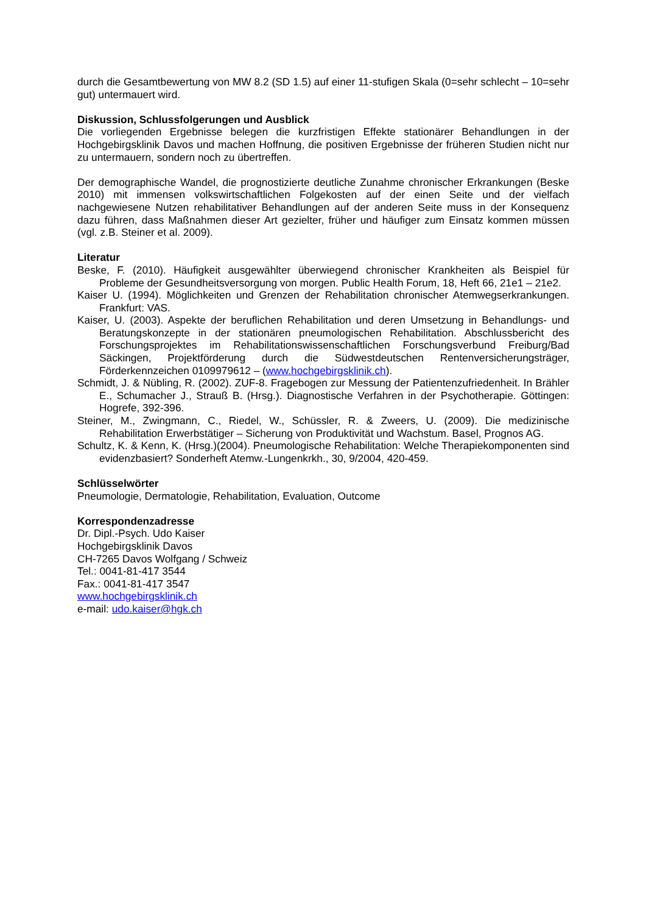durch die Gesamtbewertung von MW 8.2 (SD 1.5) auf einer 11-stufigen Skala (0=sehr schlecht – 10=sehr gut) untermauert wird.
Diskussion, Schlussfolgerungen und Ausblick
Die vorliegenden Ergebnisse belegen die kurzfristigen Effekte stationärer Behandlungen in der Hochgebirgsklinik Davos und machen Hoffnung, die positiven Ergebnisse der früheren Studien nicht nur zu untermauern, sondern noch zu übertreffen.
Der demographische Wandel, die prognostizierte deutliche Zunahme chronischer Erkrankungen (Beske 2010) mit immensen volkswirtschaftlichen Folgekosten auf der einen Seite und der vielfach nachgewiesene Nutzen rehabilitativer Behandlungen auf der anderen Seite muss in der Konsequenz dazu führen, dass Maßnahmen dieser Art gezielter, früher und häufiger zum Einsatz kommen müssen (vgl. z.B. Steiner et al. 2009).
Literatur
Beske, F. (2010). Häufigkeit ausgewählter überwiegend chronischer Krankheiten als Beispiel für Probleme der Gesundheitsversorgung von morgen. Public Health Forum, 18, Heft 66, 21e1 – 21e2.
Kaiser U. (1994). Möglichkeiten und Grenzen der Rehabilitation chronischer Atemwegserkrankungen. Frankfurt: VAS.
Kaiser, U. (2003). Aspekte der beruflichen Rehabilitation und deren Umsetzung in Behandlungs- und Beratungskonzepte in der stationären pneumologischen Rehabilitation. Abschlussbericht des Forschungsprojektes im Rehabilitationswissenschaftlichen Forschungsverbund Freiburg/Bad Säckingen, Projektförderung durch die Südwestdeutschen Rentenversicherungsträger, Förderkennzeichen 0109979612 – (www.hochgebirgsklinik.ch).
Schmidt, J. & Nübling, R. (2002). ZUF-8. Fragebogen zur Messung der Patientenzufriedenheit. In Brähler E., Schumacher J., Strauß B. (Hrsg.). Diagnostische Verfahren in der Psychotherapie. Göttingen: Hogrefe, 392-396.
Steiner, M., Zwingmann, C., Riedel, W., Schüssler, R. & Zweers, U. (2009). Die medizinische Rehabilitation Erwerbstätiger – Sicherung von Produktivität und Wachstum. Basel, Prognos AG.
Schultz, K. & Kenn, K. (Hrsg.)(2004). Pneumologische Rehabilitation: Welche Therapiekomponenten sind evidenzbasiert? Sonderheft Atemw.-Lungenkrkh., 30, 9/2004, 420-459.
Schlüsselwörter
Pneumologie, Dermatologie, Rehabilitation, Evaluation, Outcome
Korrespondenzadresse
Dr. Dipl.-Psych. Udo Kaiser
Hochgebirgsklinik Davos
CH-7265 Davos Wolfgang / Schweiz
Tel.: 0041-81-417 3544
Fax.: 0041-81-417 3547
www.hochgebirgsklinik.ch
e-mail: udo.kaiser@hgk.ch